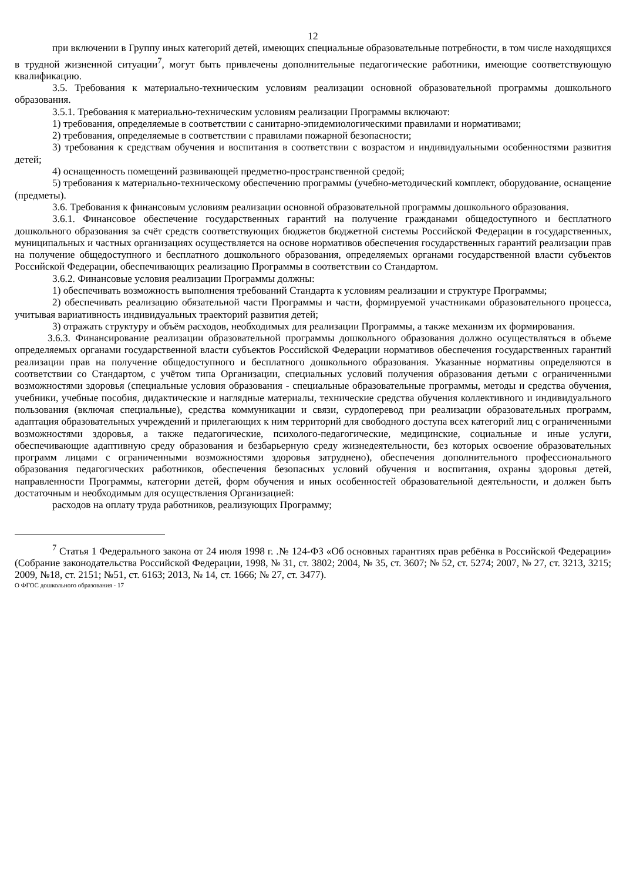12
при включении в Группу иных категорий детей, имеющих специальные образовательные потребности, в том числе находящихся в трудной жизненной ситуации<sup>7</sup>, могут быть привлечены дополнительные педагогические работники, имеющие соответствующую квалификацию.
3.5. Требования к материально-техническим условиям реализации основной образовательной программы дошкольного образования.
3.5.1. Требования к материально-техническим условиям реализации Программы включают:
1) требования, определяемые в соответствии с санитарно-эпидемиологическими правилами и нормативами;
2) требования, определяемые в соответствии с правилами пожарной безопасности;
3) требования к средствам обучения и воспитания в соответствии с возрастом и индивидуальными особенностями развития детей;
4) оснащенность помещений развивающей предметно-пространственной средой;
5) требования к материально-техническому обеспечению программы (учебно-методический комплект, оборудование, оснащение (предметы).
3.6. Требования к финансовым условиям реализации основной образовательной программы дошкольного образования.
3.6.1. Финансовое обеспечение государственных гарантий на получение гражданами общедоступного и бесплатного дошкольного образования за счёт средств соответствующих бюджетов бюджетной системы Российской Федерации в государственных, муниципальных и частных организациях осуществляется на основе нормативов обеспечения государственных гарантий реализации прав на получение общедоступного и бесплатного дошкольного образования, определяемых органами государственной власти субъектов Российской Федерации, обеспечивающих реализацию Программы в соответствии со Стандартом.
3.6.2. Финансовые условия реализации Программы должны:
1) обеспечивать возможность выполнения требований Стандарта к условиям реализации и структуре Программы;
2) обеспечивать реализацию обязательной части Программы и части, формируемой участниками образовательного процесса, учитывая вариативность индивидуальных траекторий развития детей;
3) отражать структуру и объём расходов, необходимых для реализации Программы, а также механизм их формирования.
3.6.3. Финансирование реализации образовательной программы дошкольного образования должно осуществляться в объеме определяемых органами государственной власти субъектов Российской Федерации нормативов обеспечения государственных гарантий реализации прав на получение общедоступного и бесплатного дошкольного образования. Указанные нормативы определяются в соответствии со Стандартом, с учётом типа Организации, специальных условий получения образования детьми с ограниченными возможностями здоровья (специальные условия образования - специальные образовательные программы, методы и средства обучения, учебники, учебные пособия, дидактические и наглядные материалы, технические средства обучения коллективного и индивидуального пользования (включая специальные), средства коммуникации и связи, сурдоперевод при реализации образовательных программ, адаптация образовательных учреждений и прилегающих к ним территорий для свободного доступа всех категорий лиц с ограниченными возможностями здоровья, а также педагогические, психолого-педагогические, медицинские, социальные и иные услуги, обеспечивающие адаптивную среду образования и безбарьерную среду жизнедеятельности, без которых освоение образовательных программ лицами с ограниченными возможностями здоровья затруднено), обеспечения дополнительного профессионального образования педагогических работников, обеспечения безопасных условий обучения и воспитания, охраны здоровья детей, направленности Программы, категории детей, форм обучения и иных особенностей образовательной деятельности, и должен быть достаточным и необходимым для осуществления Организацией:
расходов на оплату труда работников, реализующих Программу;
<sup>7</sup> Статья 1 Федерального закона от 24 июля 1998 г. .№ 124-ФЗ «Об основных гарантиях прав ребёнка в Российской Федерации» (Собрание законодательства Российской Федерации, 1998, № 31, ст. 3802; 2004, № 35, ст. 3607; № 52, ст. 5274; 2007, № 27, ст. 3213, 3215; 2009, №18, ст. 2151; №51, ст. 6163; 2013, № 14, ст. 1666; № 27, ст. 3477).
О ФГОС дошкольного образования - 17